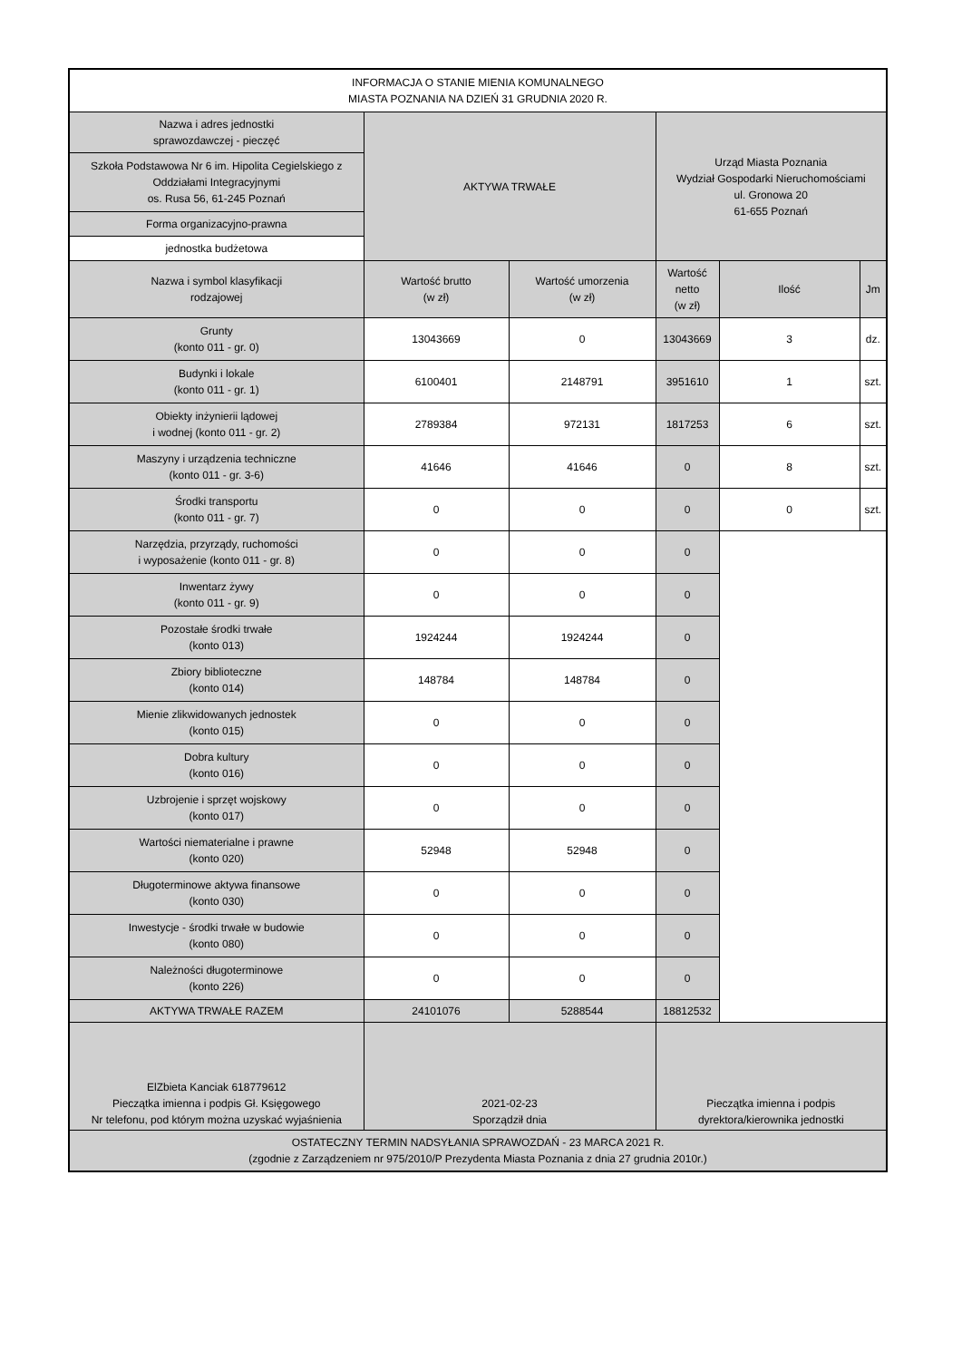| INFORMACJA O STANIE MIENIA KOMUNALNEGO MIASTA POZNANIA NA DZIEŃ 31 GRUDNIA 2020 R. | | | | | |
| Nazwa i adres jednostki sprawozdawczej - pieczęć | AKTYWA TRWAŁE | | Urząd Miasta Poznania Wydział Gospodarki Nieruchomościami ul. Gronowa 20 61-655 Poznań | | |
| Szkoła Podstawowa Nr 6 im. Hipolita Cegielskiego z Oddziałami Integracyjnymi os. Rusa 56, 61-245 Poznań | | | | | |
| Forma organizacyjno-prawna | | | | | |
| jednostka budżetowa | | | | | |
| Nazwa i symbol klasyfikacji rodzajowej | Wartość brutto (w zł) | Wartość umorzenia (w zł) | Wartość netto (w zł) | Ilość | Jm |
| Grunty (konto 011 - gr. 0) | 13043669 | 0 | 13043669 | 3 | dz. |
| Budynki i lokale (konto 011 - gr. 1) | 6100401 | 2148791 | 3951610 | 1 | szt. |
| Obiekty inżynierii lądowej i wodnej (konto 011 - gr. 2) | 2789384 | 972131 | 1817253 | 6 | szt. |
| Maszyny i urządzenia techniczne (konto 011 - gr. 3-6) | 41646 | 41646 | 0 | 8 | szt. |
| Środki transportu (konto 011 - gr. 7) | 0 | 0 | 0 | 0 | szt. |
| Narzędzia, przyrządy, ruchomości i wyposażenie (konto 011 - gr. 8) | 0 | 0 | 0 | | |
| Inwentarz żywy (konto 011 - gr. 9) | 0 | 0 | 0 | | |
| Pozostałe środki trwałe (konto 013) | 1924244 | 1924244 | 0 | | |
| Zbiory biblioteczne (konto 014) | 148784 | 148784 | 0 | | |
| Mienie zlikwidowanych jednostek (konto 015) | 0 | 0 | 0 | | |
| Dobra kultury (konto 016) | 0 | 0 | 0 | | |
| Uzbrojenie i sprzęt wojskowy (konto 017) | 0 | 0 | 0 | | |
| Wartości niematerialne i prawne (konto 020) | 52948 | 52948 | 0 | | |
| Długoterminowe aktywa finansowe (konto 030) | 0 | 0 | 0 | | |
| Inwestycje - środki trwałe w budowie (konto 080) | 0 | 0 | 0 | | |
| Należności długoterminowe (konto 226) | 0 | 0 | 0 | | |
| AKTYWA TRWAŁE RAZEM | 24101076 | 5288544 | 18812532 | | |
| ElZbieta Kanciak 618779612 Pieczątka imienna i podpis Gł. Księgowego Nr telefonu, pod którym można uzyskać wyjaśnienia | 2021-02-23 Sporządził dnia | | Pieczątka imienna i podpis dyrektora/kierownika jednostki | | |
| OSTATECZNY TERMIN NADSYŁANIA SPRAWOZDAŃ - 23 MARCA 2021 R. (zgodnie z Zarządzeniem nr 975/2010/P Prezydenta Miasta Poznania z dnia 27 grudnia 2010r.) | | | | | |